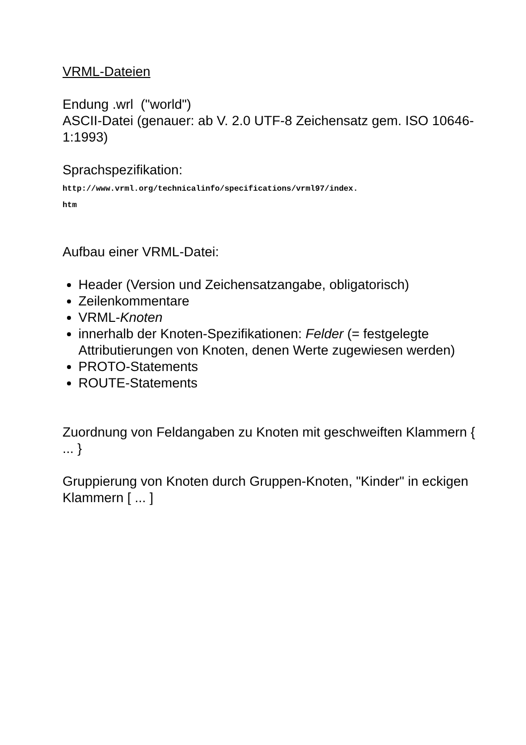VRML-Dateien
Endung .wrl ("world")
ASCII-Datei (genauer: ab V. 2.0 UTF-8 Zeichensatz gem. ISO 10646-1:1993)
Sprachspezifikation:
http://www.vrml.org/technicalinfo/specifications/vrml97/index.
htm
Aufbau einer VRML-Datei:
Header (Version und Zeichensatzangabe, obligatorisch)
Zeilenkommentare
VRML-Knoten
innerhalb der Knoten-Spezifikationen: Felder (= festgelegte Attributierungen von Knoten, denen Werte zugewiesen werden)
PROTO-Statements
ROUTE-Statements
Zuordnung von Feldangaben zu Knoten mit geschweiften Klammern { ... }
Gruppierung von Knoten durch Gruppen-Knoten, "Kinder" in eckigen Klammern [ ... ]